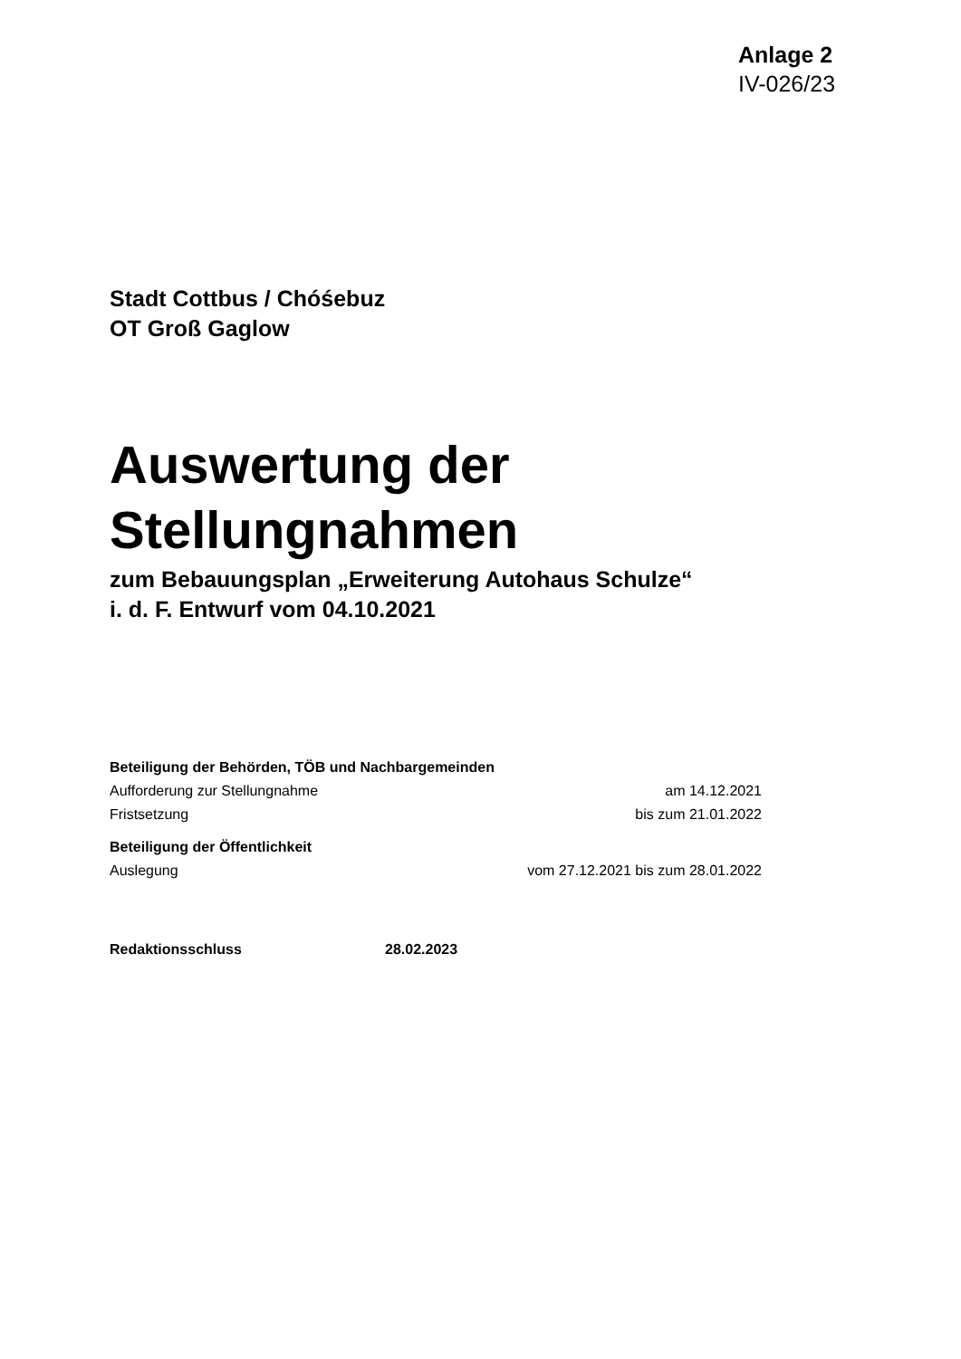Anlage 2
IV-026/23
Stadt Cottbus / Chóśebuz
OT Groß Gaglow
Auswertung der Stellungnahmen
zum Bebauungsplan „Erweiterung Autohaus Schulze“
i. d. F. Entwurf vom 04.10.2021
Beteiligung der Behörden, TÖB und Nachbargemeinden
Aufforderung zur Stellungnahme am 14.12.2021
Fristsetzung bis zum 21.01.2022
Beteiligung der Öffentlichkeit
Auslegung vom 27.12.2021 bis zum 28.01.2022
Redaktionsschluss 28.02.2023